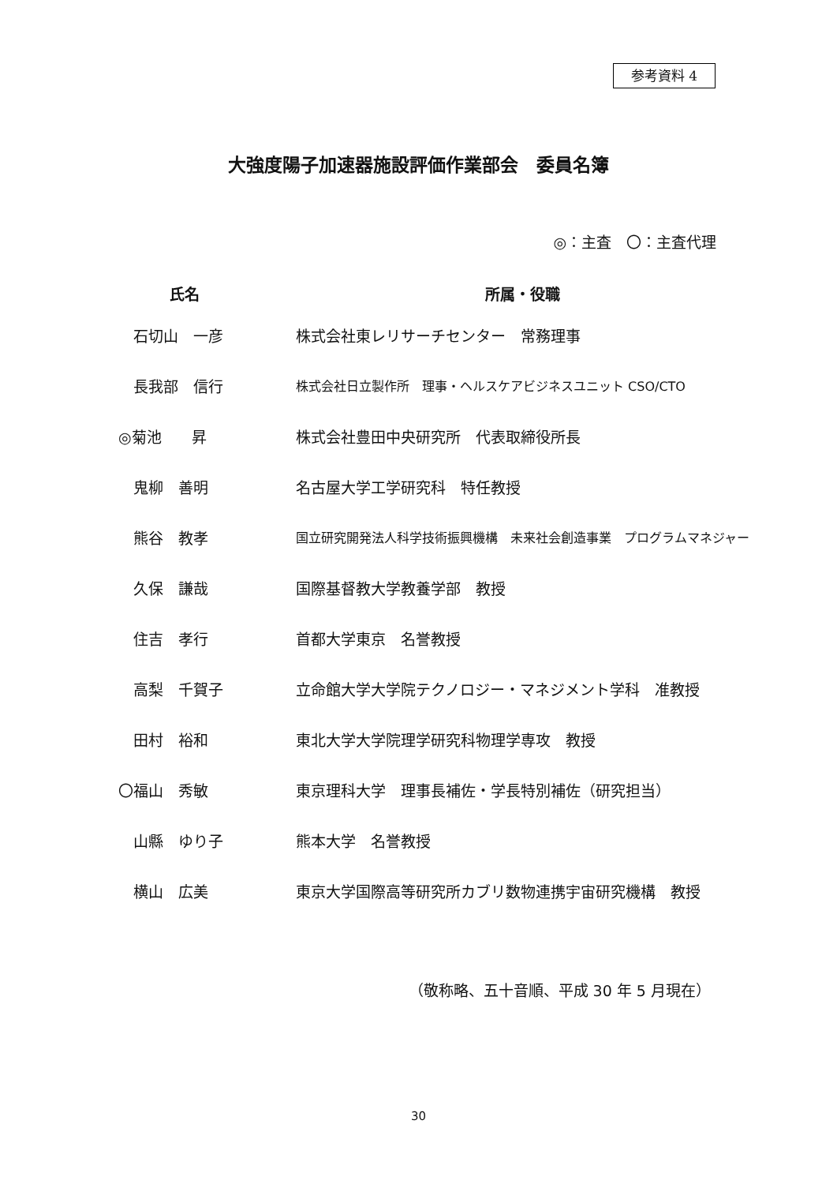参考資料 4
大強度陽子加速器施設評価作業部会　委員名簿
◎：主査　〇：主査代理
| 氏名 | 所属・役職 |
| --- | --- |
| 石切山 一彦 | 株式会社東レリサーチセンター 常務理事 |
| 長我部 信行 | 株式会社日立製作所 理事・ヘルスケアビジネスユニット CSO/CTO |
| ◎菊池 昇 | 株式会社豊田中央研究所 代表取締役所長 |
| 鬼柳 善明 | 名古屋大学工学研究科 特任教授 |
| 熊谷 教孝 | 国立研究開発法人科学技術振興機構 未来社会創造事業 プログラムマネジャー |
| 久保 謙哉 | 国際基督教大学教養学部 教授 |
| 住吉 孝行 | 首都大学東京 名誉教授 |
| 高梨 千賀子 | 立命館大学大学院テクノロジー・マネジメント学科 准教授 |
| 田村 裕和 | 東北大学大学院理学研究科物理学専攻 教授 |
| 〇福山 秀敏 | 東京理科大学 理事長補佐・学長特別補佐（研究担当） |
| 山縣 ゆり子 | 熊本大学 名誉教授 |
| 横山 広美 | 東京大学国際高等研究所カブリ数物連携宇宙研究機構 教授 |
（敬称略、五十音順、平成 30 年 5 月現在）
30